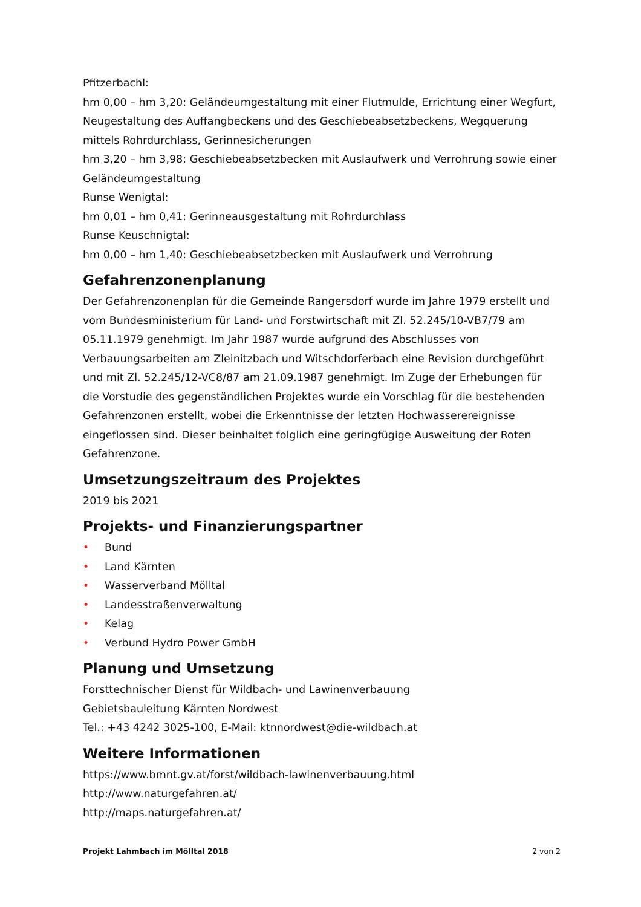Pfitzerbachl:
hm 0,00 – hm 3,20: Geländeumgestaltung mit einer Flutmulde, Errichtung einer Wegfurt, Neugestaltung des Auffangbeckens und des Geschiebeabsetzbeckens, Wegquerung mittels Rohrdurchlass, Gerinnesicherungen
hm 3,20 – hm 3,98: Geschiebeabsetzbecken mit Auslaufwerk und Verrohrung sowie einer Geländeumgestaltung
Runse Wenigtal:
hm 0,01 – hm 0,41: Gerinneausgestaltung mit Rohrdurchlass
Runse Keuschnigtal:
hm 0,00 – hm 1,40: Geschiebeabsetzbecken mit Auslaufwerk und Verrohrung
Gefahrenzonenplanung
Der Gefahrenzonenplan für die Gemeinde Rangersdorf wurde im Jahre 1979 erstellt und vom Bundesministerium für Land- und Forstwirtschaft mit Zl. 52.245/10-VB7/79 am 05.11.1979 genehmigt. Im Jahr 1987 wurde aufgrund des Abschlusses von Verbauungsarbeiten am Zleinitzbach und Witschdorferbach eine Revision durchgeführt und mit Zl. 52.245/12-VC8/87 am 21.09.1987 genehmigt. Im Zuge der Erhebungen für die Vorstudie des gegenständlichen Projektes wurde ein Vorschlag für die bestehenden Gefahrenzonen erstellt, wobei die Erkenntnisse der letzten Hochwasserereignisse eingeflossen sind. Dieser beinhaltet folglich eine geringfügige Ausweitung der Roten Gefahrenzone.
Umsetzungszeitraum des Projektes
2019 bis 2021
Projekts- und Finanzierungspartner
• Bund
• Land Kärnten
• Wasserverband Mölltal
• Landesstraßenverwaltung
• Kelag
• Verbund Hydro Power GmbH
Planung und Umsetzung
Forsttechnischer Dienst für Wildbach- und Lawinenverbauung
Gebietsbauleitung Kärnten Nordwest
Tel.: +43 4242 3025-100, E-Mail: ktnnordwest@die-wildbach.at
Weitere Informationen
https://www.bmnt.gv.at/forst/wildbach-lawinenverbauung.html
http://www.naturgefahren.at/
http://maps.naturgefahren.at/
Projekt Lahmbach im Mölltal 2018 2 von 2